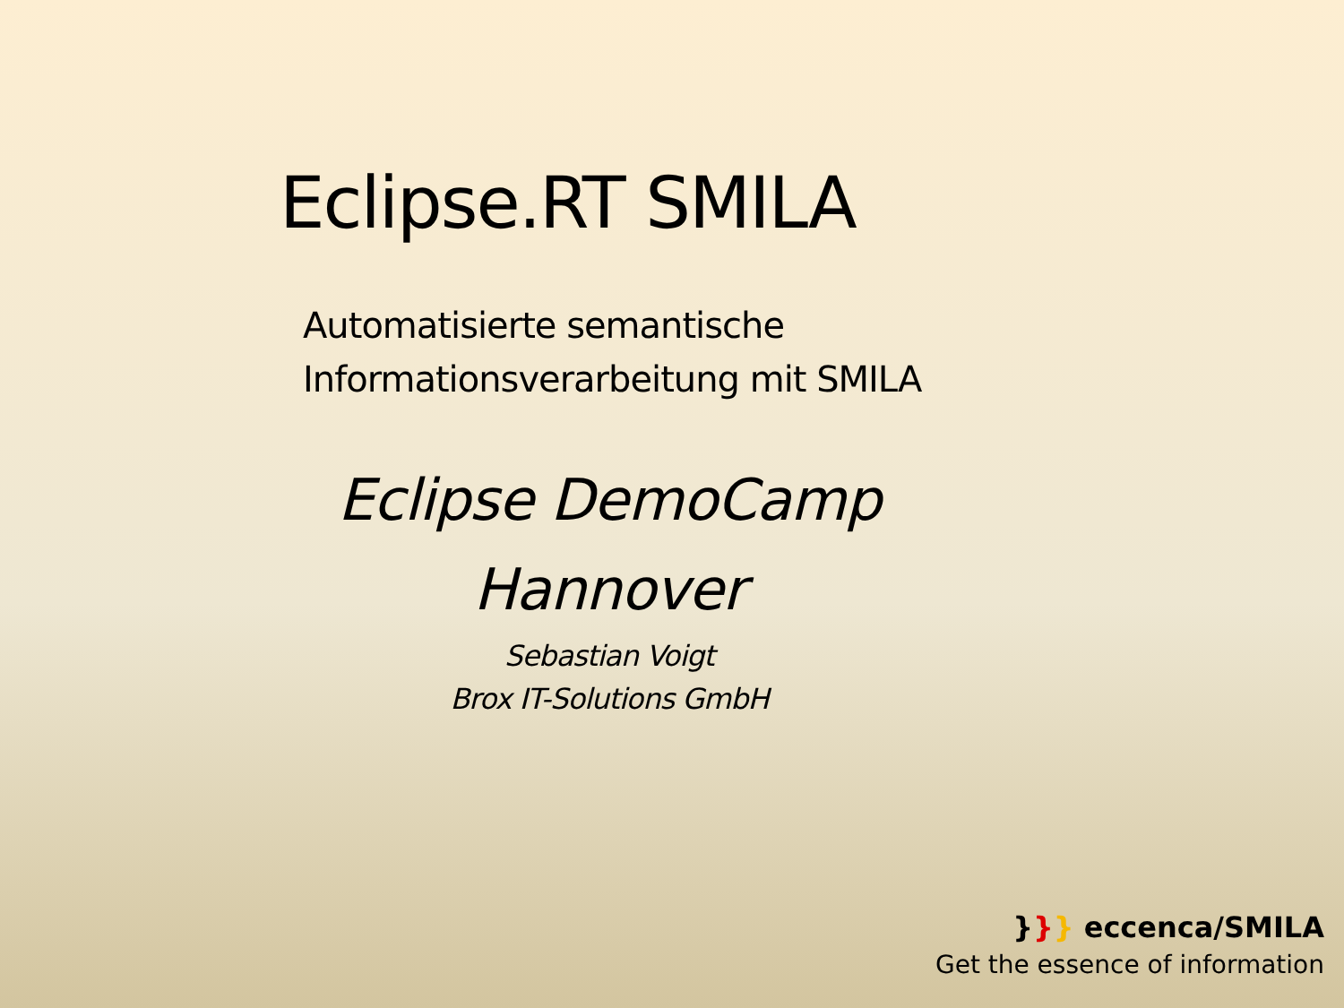Eclipse.RT SMILA
Automatisierte semantische
Informationsverarbeitung mit SMILA
Eclipse DemoCamp
Hannover
Sebastian Voigt
Brox IT-Solutions GmbH
}}} eccenca/SMILA
Get the essence of information